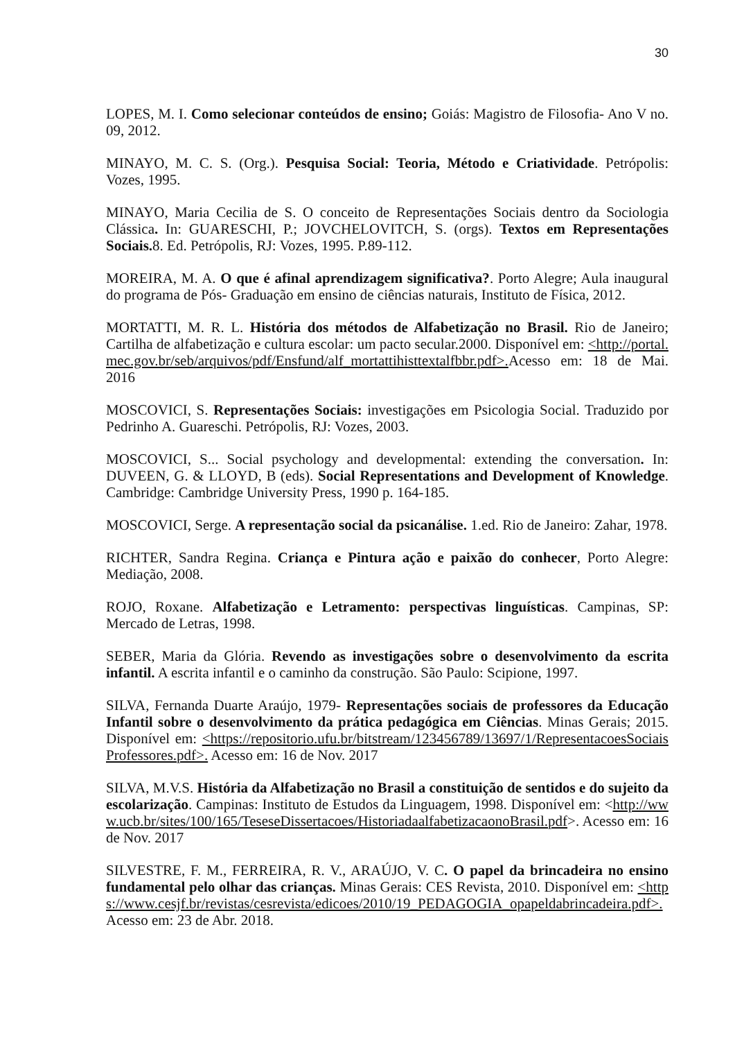30
LOPES, M. I. Como selecionar conteúdos de ensino; Goiás: Magistro de Filosofia- Ano V no. 09, 2012.
MINAYO, M. C. S. (Org.). Pesquisa Social: Teoria, Método e Criatividade. Petrópolis: Vozes, 1995.
MINAYO, Maria Cecilia de S. O conceito de Representações Sociais dentro da Sociologia Clássica. In: GUARESCHI, P.; JOVCHELOVITCH, S. (orgs). Textos em Representações Sociais. 8. Ed. Petrópolis, RJ: Vozes, 1995. P.89-112.
MOREIRA, M. A. O que é afinal aprendizagem significativa?. Porto Alegre; Aula inaugural do programa de Pós- Graduação em ensino de ciências naturais, Instituto de Física, 2012.
MORTATTI, M. R. L. História dos métodos de Alfabetização no Brasil. Rio de Janeiro; Cartilha de alfabetização e cultura escolar: um pacto secular.2000. Disponível em: <http://portal.mec.gov.br/seb/arquivos/pdf/Ensfund/alf_mortattihisttextalfbbr.pdf>. Acesso em: 18 de Mai. 2016
MOSCOVICI, S. Representações Sociais: investigações em Psicologia Social. Traduzido por Pedrinho A. Guareschi. Petrópolis, RJ: Vozes, 2003.
MOSCOVICI, S... Social psychology and developmental: extending the conversation. In: DUVEEN, G. & LLOYD, B (eds). Social Representations and Development of Knowledge. Cambridge: Cambridge University Press, 1990 p. 164-185.
MOSCOVICI, Serge. A representação social da psicanálise. 1.ed. Rio de Janeiro: Zahar, 1978.
RICHTER, Sandra Regina. Criança e Pintura ação e paixão do conhecer, Porto Alegre: Mediação, 2008.
ROJO, Roxane. Alfabetização e Letramento: perspectivas linguísticas. Campinas, SP: Mercado de Letras, 1998.
SEBER, Maria da Glória. Revendo as investigações sobre o desenvolvimento da escrita infantil. A escrita infantil e o caminho da construção. São Paulo: Scipione, 1997.
SILVA, Fernanda Duarte Araújo, 1979- Representações sociais de professores da Educação Infantil sobre o desenvolvimento da prática pedagógica em Ciências. Minas Gerais; 2015. Disponível em: <https://repositorio.ufu.br/bitstream/123456789/13697/1/RepresentacoesSociaisProfessores.pdf>. Acesso em: 16 de Nov. 2017
SILVA, M.V.S. História da Alfabetização no Brasil a constituição de sentidos e do sujeito da escolarização. Campinas: Instituto de Estudos da Linguagem, 1998. Disponível em: <http://www.ucb.br/sites/100/165/TeseseDissertacoes/HistoriadaalfabetizacaonoBrasil.pdf>. Acesso em: 16 de Nov. 2017
SILVESTRE, F. M., FERREIRA, R. V., ARAÚJO, V. C. O papel da brincadeira no ensino fundamental pelo olhar das crianças. Minas Gerais: CES Revista, 2010. Disponível em: <https://www.cesjf.br/revistas/cesrevista/edicoes/2010/19_PEDAGOGIA_opapeldabrincadeira.pdf>. Acesso em: 23 de Abr. 2018.